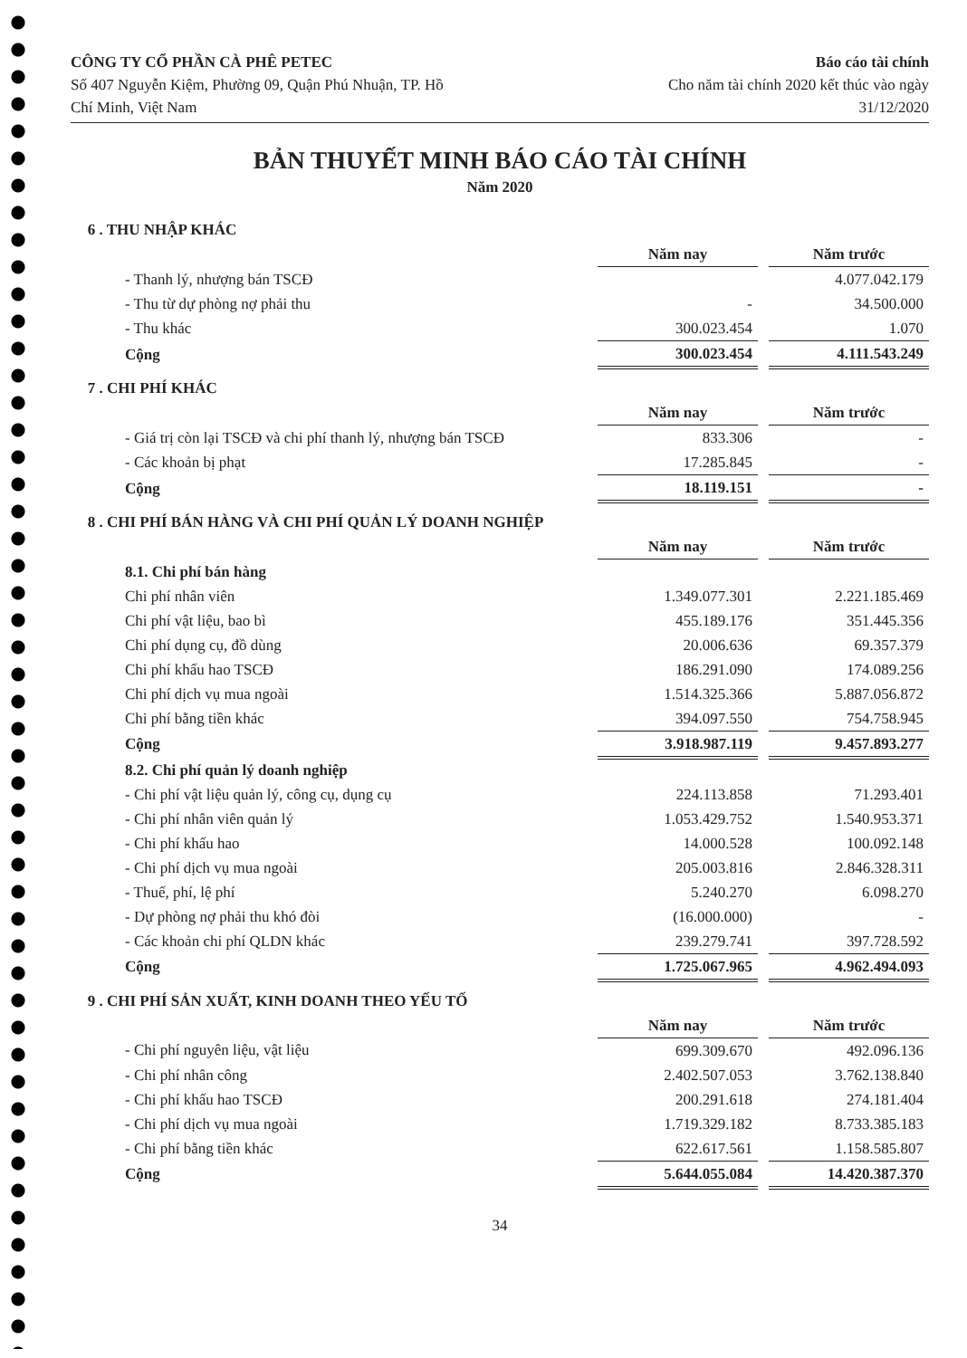CÔNG TY CỔ PHẦN CÀ PHÊ PETEC
Số 407 Nguyễn Kiệm, Phường 09, Quận Phú Nhuận, TP. Hồ
Chí Minh, Việt Nam
Báo cáo tài chính
Cho năm tài chính 2020 kết thúc vào ngày
31/12/2020
BẢN THUYẾT MINH BÁO CÁO TÀI CHÍNH
Năm 2020
| 6 . THU NHẬP KHÁC | | | |
| | Năm nay | | Năm trước |
| - Thanh lý, nhượng bán TSCĐ | | | 4.077.042.179 |
| - Thu từ dự phòng nợ phải thu | - | | 34.500.000 |
| - Thu khác | 300.023.454 | | 1.070 |
| Cộng | 300.023.454 | | 4.111.543.249 |
| 7 . CHI PHÍ KHÁC | | | |
| | Năm nay | | Năm trước |
| - Giá trị còn lại TSCĐ và chi phí thanh lý, nhượng bán TSCĐ | 833.306 | | - |
| - Các khoản bị phạt | 17.285.845 | | - |
| Cộng | 18.119.151 | | - |
| 8 . CHI PHÍ BÁN HÀNG VÀ CHI PHÍ QUẢN LÝ DOANH NGHIỆP | | | |
| | Năm nay | | Năm trước |
| 8.1. Chi phí bán hàng | | | |
| Chi phí nhân viên | 1.349.077.301 | | 2.221.185.469 |
| Chi phí vật liệu, bao bì | 455.189.176 | | 351.445.356 |
| Chi phí dụng cụ, đồ dùng | 20.006.636 | | 69.357.379 |
| Chi phí khấu hao TSCĐ | 186.291.090 | | 174.089.256 |
| Chi phí dịch vụ mua ngoài | 1.514.325.366 | | 5.887.056.872 |
| Chi phí bằng tiền khác | 394.097.550 | | 754.758.945 |
| Cộng | 3.918.987.119 | | 9.457.893.277 |
| 8.2. Chi phí quản lý doanh nghiệp | | | |
| - Chi phí vật liệu quản lý, công cụ, dụng cụ | 224.113.858 | | 71.293.401 |
| - Chi phí nhân viên quản lý | 1.053.429.752 | | 1.540.953.371 |
| - Chi phí khấu hao | 14.000.528 | | 100.092.148 |
| - Chi phí dịch vụ mua ngoài | 205.003.816 | | 2.846.328.311 |
| - Thuế, phí, lệ phí | 5.240.270 | | 6.098.270 |
| - Dự phòng nợ phải thu khó đòi | (16.000.000) | | - |
| - Các khoản chi phí QLDN khác | 239.279.741 | | 397.728.592 |
| Cộng | 1.725.067.965 | | 4.962.494.093 |
| 9 . CHI PHÍ SẢN XUẤT, KINH DOANH THEO YẾU TỐ | | | |
| | Năm nay | | Năm trước |
| - Chi phí nguyên liệu, vật liệu | 699.309.670 | | 492.096.136 |
| - Chi phí nhân công | 2.402.507.053 | | 3.762.138.840 |
| - Chi phí khấu hao TSCĐ | 200.291.618 | | 274.181.404 |
| - Chi phí dịch vụ mua ngoài | 1.719.329.182 | | 8.733.385.183 |
| - Chi phí bằng tiền khác | 622.617.561 | | 1.158.585.807 |
| Cộng | 5.644.055.084 | | 14.420.387.370 |
34